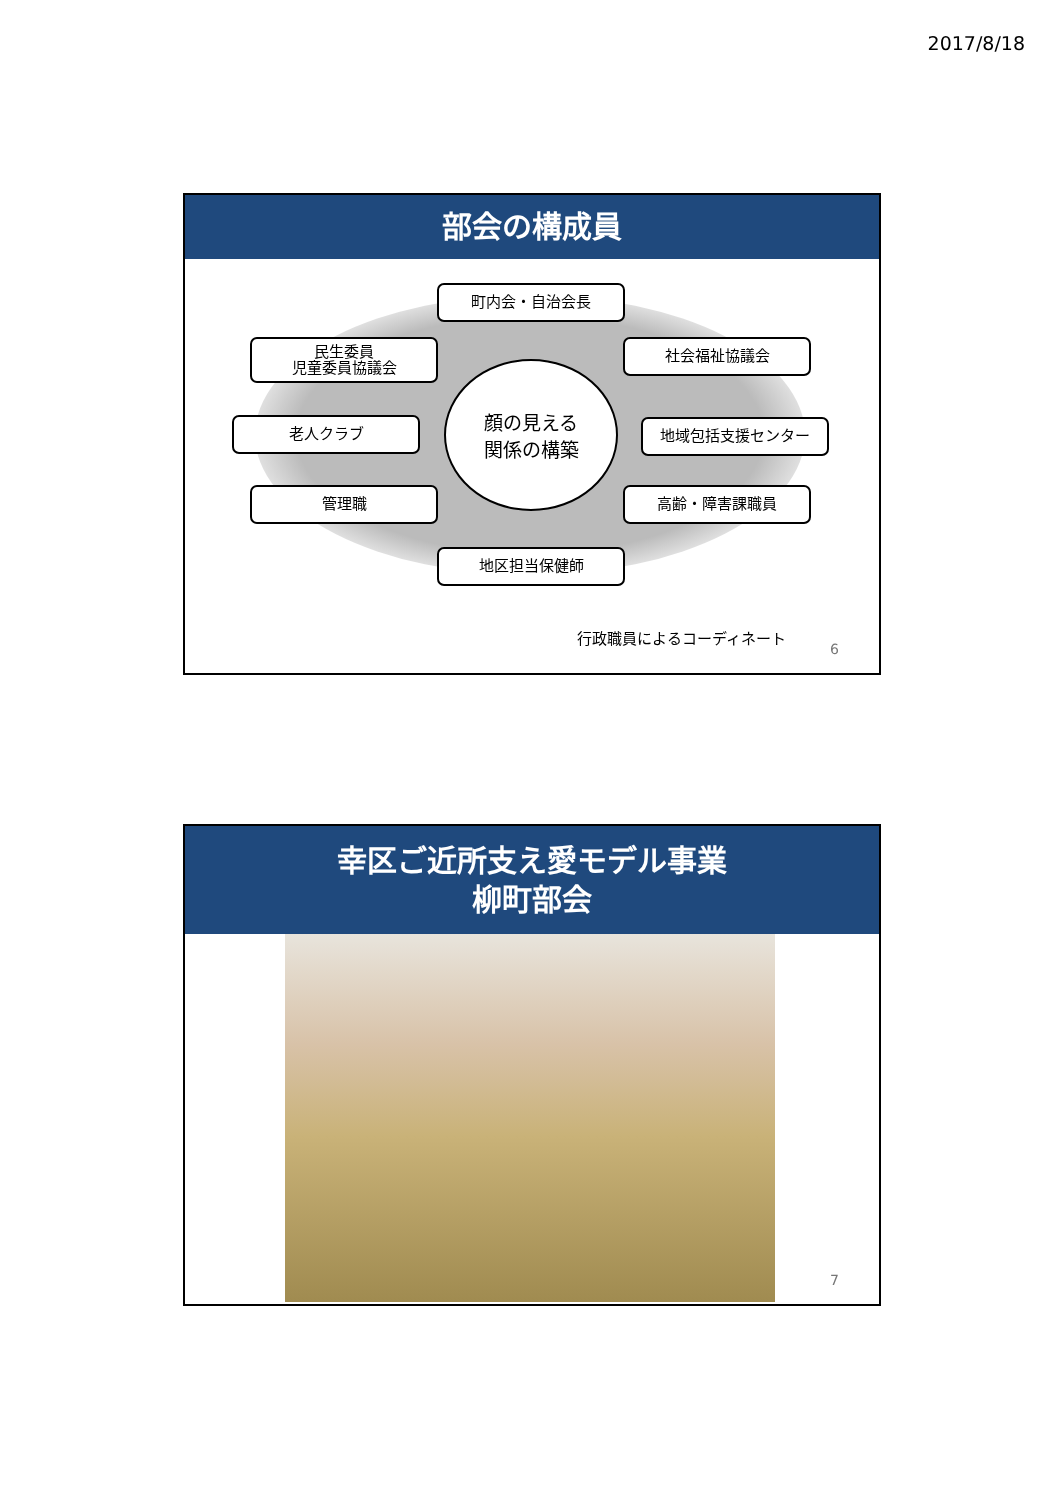2017/8/18
部会の構成員
町内会・自治会長
民生委員
児童委員協議会
社会福祉協議会
老人クラブ
顔の見える
関係の構築
地域包括支援センター
管理職 高齢・障害課職員
地区担当保健師
行政職員によるコーディネート
6
幸区ご近所支え愛モデル事業
柳町部会
7